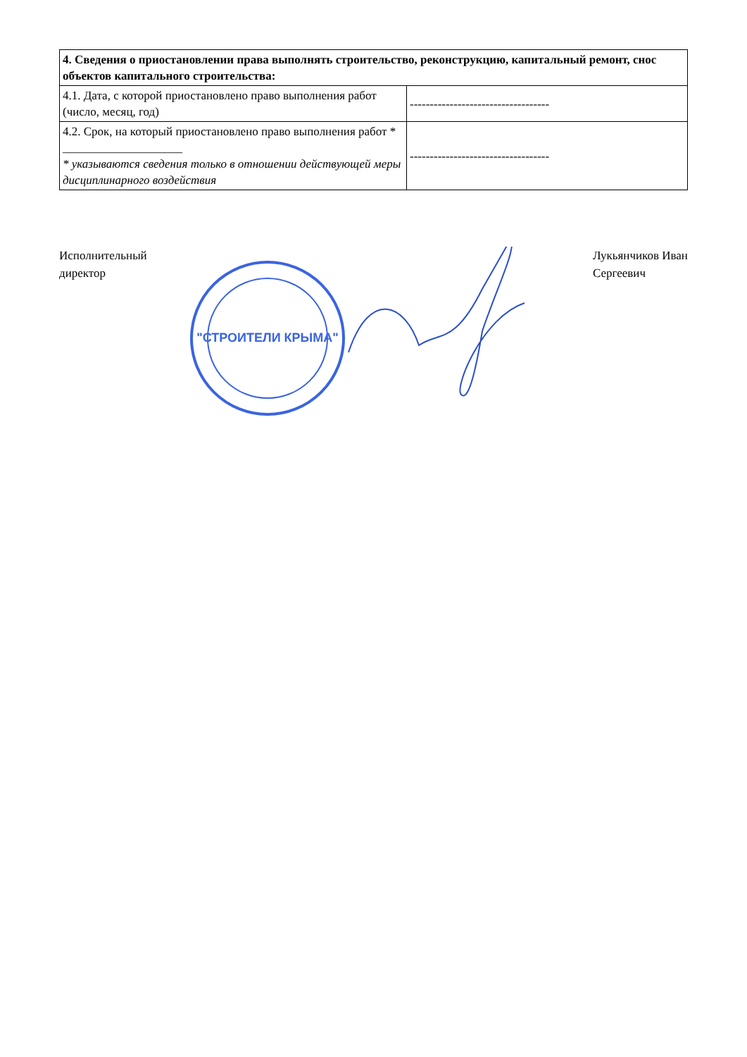| 4. Сведения о приостановлении права выполнять строительство, реконструкцию, капитальный ремонт, снос объектов капитального строительства: | |
| --- | --- |
| 4.1. Дата, с которой приостановлено право выполнения работ (число, месяц, год) | ----------------------------------- |
| 4.2. Срок, на который приостановлено право выполнения работ * ____________________ * указываются сведения только в отношении действующей меры дисциплинарного воздействия | ----------------------------------- |
Исполнительный
директор
"СТРОИТЕЛИ КРЫМА"
Лукьянчиков Иван
Сергеевич